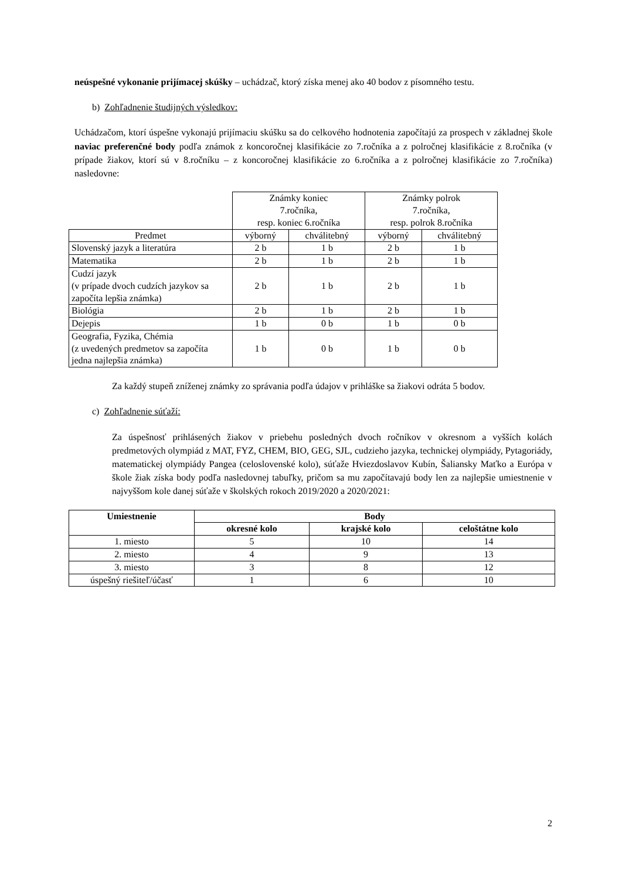neúspešné vykonanie prijímacej skúšky – uchádzač, ktorý získa menej ako 40 bodov z písomného testu.
b) Zohľadnenie študijných výsledkov:
Uchádzačom, ktorí úspešne vykonajú prijímaciu skúšku sa do celkového hodnotenia započítajú za prospech v základnej škole naviac preferenčné body podľa známok z koncoročnej klasifikácie zo 7.ročníka a z polročnej klasifikácie z 8.ročníka (v prípade žiakov, ktorí sú v 8.ročníku – z koncoročnej klasifikácie zo 6.ročníka a z polročnej klasifikácie zo 7.ročníka) nasledovne:
| | Známky koniec 7.ročníka, resp. koniec 6.ročníka | | Známky polrok 7.ročníka, resp. polrok 8.ročníka | |
| Predmet | výborný | chválitebný | výborný | chválitebný |
| Slovenský jazyk a literatúra | 2 b | 1 b | 2 b | 1 b |
| Matematika | 2 b | 1 b | 2 b | 1 b |
| Cudzí jazyk (v prípade dvoch cudzích jazykov sa započíta lepšia známka) | 2 b | 1 b | 2 b | 1 b |
| Biológia | 2 b | 1 b | 2 b | 1 b |
| Dejepis | 1 b | 0 b | 1 b | 0 b |
| Geografia, Fyzika, Chémia (z uvedených predmetov sa započíta jedna najlepšia známka) | 1 b | 0 b | 1 b | 0 b |
Za každý stupeň zníženej známky zo správania podľa údajov v prihláške sa žiakovi odráta 5 bodov.
c) Zohľadnenie súťaží:
Za úspešnosť prihlásených žiakov v priebehu posledných dvoch ročníkov v okresnom a vyšších kolách predmetových olympiád z MAT, FYZ, CHEM, BIO, GEG, SJL, cudzieho jazyka, technickej olympiády, Pytagoriády, matematickej olympiády Pangea (celoslovenské kolo), súťaže Hviezdoslavov Kubín, Šaliansky Maťko a Európa v škole žiak získa body podľa nasledovnej tabuľky, pričom sa mu započítavajú body len za najlepšie umiestnenie v najvyššom kole danej súťaže v školských rokoch 2019/2020 a 2020/2021:
| Umiestnenie | Body | | |
| --- | --- | --- | --- |
| | okresné kolo | krajské kolo | celoštátne kolo |
| 1. miesto | 5 | 10 | 14 |
| 2. miesto | 4 | 9 | 13 |
| 3. miesto | 3 | 8 | 12 |
| úspešný riešiteľ/účasť | 1 | 6 | 10 |
2